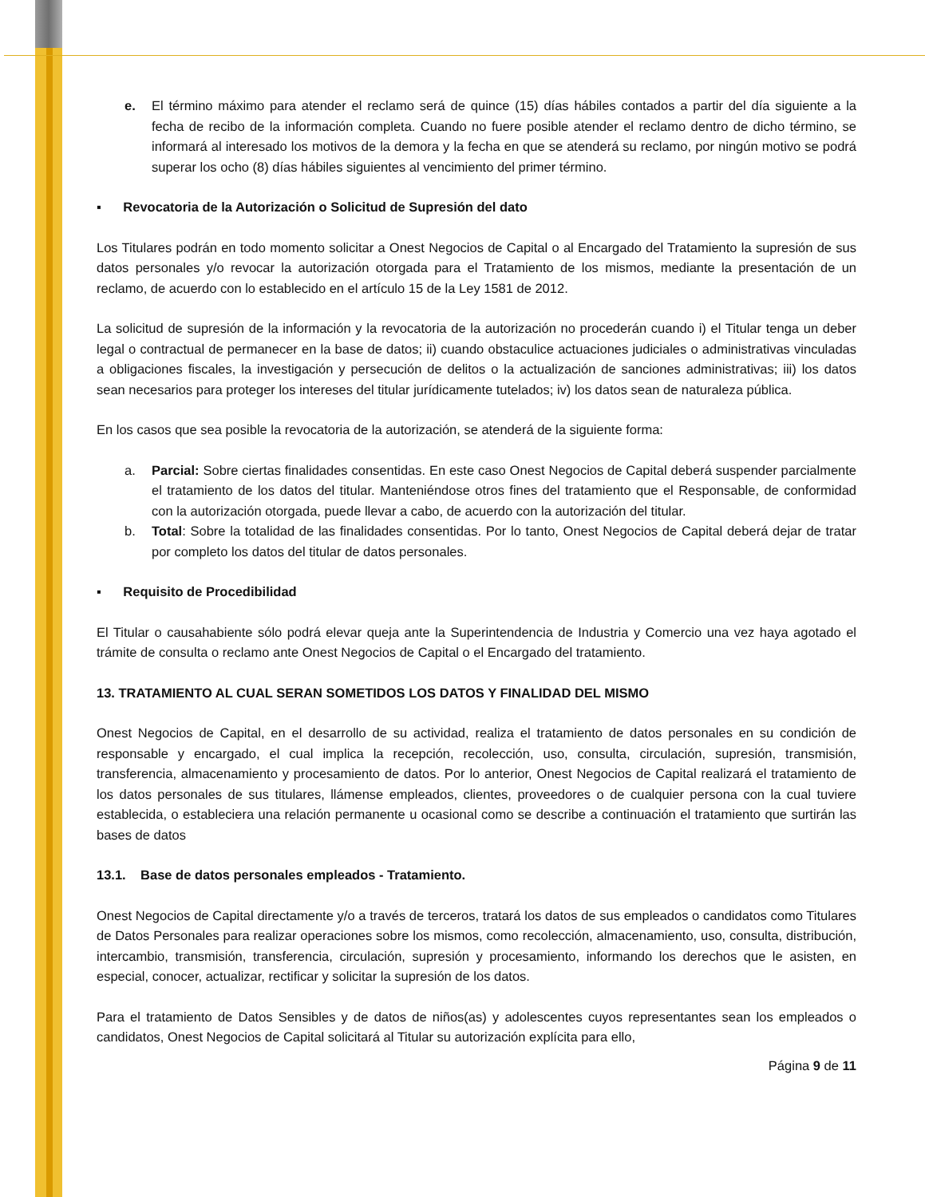e. El término máximo para atender el reclamo será de quince (15) días hábiles contados a partir del día siguiente a la fecha de recibo de la información completa. Cuando no fuere posible atender el reclamo dentro de dicho término, se informará al interesado los motivos de la demora y la fecha en que se atenderá su reclamo, por ningún motivo se podrá superar los ocho (8) días hábiles siguientes al vencimiento del primer término.
▪ Revocatoria de la Autorización o Solicitud de Supresión del dato
Los Titulares podrán en todo momento solicitar a Onest Negocios de Capital o al Encargado del Tratamiento la supresión de sus datos personales y/o revocar la autorización otorgada para el Tratamiento de los mismos, mediante la presentación de un reclamo, de acuerdo con lo establecido en el artículo 15 de la Ley 1581 de 2012.
La solicitud de supresión de la información y la revocatoria de la autorización no procederán cuando i) el Titular tenga un deber legal o contractual de permanecer en la base de datos; ii) cuando obstaculice actuaciones judiciales o administrativas vinculadas a obligaciones fiscales, la investigación y persecución de delitos o la actualización de sanciones administrativas; iii) los datos sean necesarios para proteger los intereses del titular jurídicamente tutelados; iv) los datos sean de naturaleza pública.
En los casos que sea posible la revocatoria de la autorización, se atenderá de la siguiente forma:
a. Parcial: Sobre ciertas finalidades consentidas. En este caso Onest Negocios de Capital deberá suspender parcialmente el tratamiento de los datos del titular. Manteniéndose otros fines del tratamiento que el Responsable, de conformidad con la autorización otorgada, puede llevar a cabo, de acuerdo con la autorización del titular.
b. Total: Sobre la totalidad de las finalidades consentidas. Por lo tanto, Onest Negocios de Capital deberá dejar de tratar por completo los datos del titular de datos personales.
▪ Requisito de Procedibilidad
El Titular o causahabiente sólo podrá elevar queja ante la Superintendencia de Industria y Comercio una vez haya agotado el trámite de consulta o reclamo ante Onest Negocios de Capital o el Encargado del tratamiento.
13. TRATAMIENTO AL CUAL SERAN SOMETIDOS LOS DATOS Y FINALIDAD DEL MISMO
Onest Negocios de Capital, en el desarrollo de su actividad, realiza el tratamiento de datos personales en su condición de responsable y encargado, el cual implica la recepción, recolección, uso, consulta, circulación, supresión, transmisión, transferencia, almacenamiento y procesamiento de datos. Por lo anterior, Onest Negocios de Capital realizará el tratamiento de los datos personales de sus titulares, llámense empleados, clientes, proveedores o de cualquier persona con la cual tuviere establecida, o estableciera una relación permanente u ocasional como se describe a continuación el tratamiento que surtirán las bases de datos
13.1. Base de datos personales empleados - Tratamiento.
Onest Negocios de Capital directamente y/o a través de terceros, tratará los datos de sus empleados o candidatos como Titulares de Datos Personales para realizar operaciones sobre los mismos, como recolección, almacenamiento, uso, consulta, distribución, intercambio, transmisión, transferencia, circulación, supresión y procesamiento, informando los derechos que le asisten, en especial, conocer, actualizar, rectificar y solicitar la supresión de los datos.
Para el tratamiento de Datos Sensibles y de datos de niños(as) y adolescentes cuyos representantes sean los empleados o candidatos, Onest Negocios de Capital solicitará al Titular su autorización explícita para ello,
Página 9 de 11